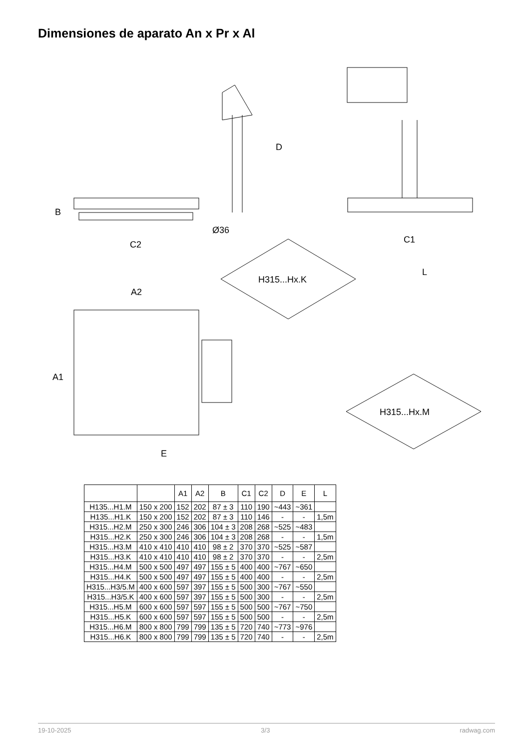Dimensiones de aparato An x Pr x Al
B
C2
Ø36
D
C1
A2
A1
E
L
H315...Hx.K
H315...Hx.M
| | | A1 | A2 | B | C1 | C2 | D | E | L |
| --- | --- | --- | --- | --- | --- | --- | --- | --- | --- |
| H135...H1.M | 150 x 200 | 152 | 202 | 87 ± 3 | 110 | 190 | ~443 | ~361 | |
| H135...H1.K | 150 x 200 | 152 | 202 | 87 ± 3 | 110 | 146 | - | - | 1,5m |
| H315...H2.M | 250 x 300 | 246 | 306 | 104 ± 3 | 208 | 268 | ~525 | ~483 | |
| H315...H2.K | 250 x 300 | 246 | 306 | 104 ± 3 | 208 | 268 | - | - | 1,5m |
| H315...H3.M | 410 x 410 | 410 | 410 | 98 ± 2 | 370 | 370 | ~525 | ~587 | |
| H315...H3.K | 410 x 410 | 410 | 410 | 98 ± 2 | 370 | 370 | - | - | 2,5m |
| H315...H4.M | 500 x 500 | 497 | 497 | 155 ± 5 | 400 | 400 | ~767 | ~650 | |
| H315...H4.K | 500 x 500 | 497 | 497 | 155 ± 5 | 400 | 400 | - | - | 2,5m |
| H315...H3/5.M | 400 x 600 | 597 | 397 | 155 ± 5 | 500 | 300 | ~767 | ~550 | |
| H315...H3/5.K | 400 x 600 | 597 | 397 | 155 ± 5 | 500 | 300 | - | - | 2,5m |
| H315...H5.M | 600 x 600 | 597 | 597 | 155 ± 5 | 500 | 500 | ~767 | ~750 | |
| H315...H5.K | 600 x 600 | 597 | 597 | 155 ± 5 | 500 | 500 | - | - | 2,5m |
| H315...H6.M | 800 x 800 | 799 | 799 | 135 ± 5 | 720 | 740 | ~773 | ~976 | |
| H315...H6.K | 800 x 800 | 799 | 799 | 135 ± 5 | 720 | 740 | - | - | 2,5m |
19-10-2025 3/3 radwag.com